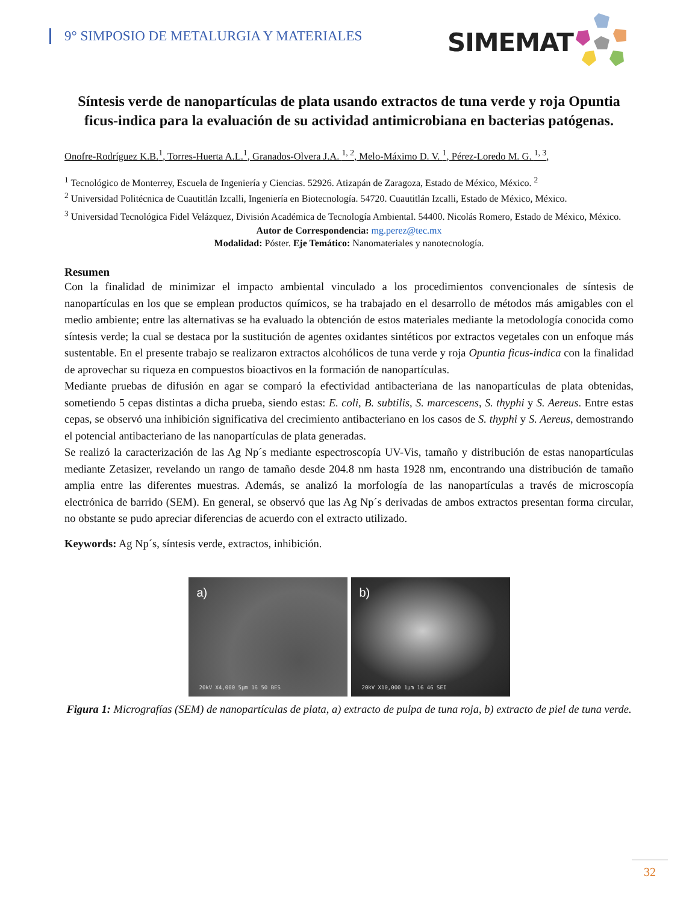9° SIMPOSIO DE METALURGIA Y MATERIALES
SIMEMAT
Síntesis verde de nanopartículas de plata usando extractos de tuna verde y roja Opuntia ficus-indica para la evaluación de su actividad antimicrobiana en bacterias patógenas.
Onofre-Rodríguez K.B.<sup>1</sup>, Torres-Huerta A.L.<sup>1</sup>, Granados-Olvera J.A. <sup>1, 2</sup>, Melo-Máximo D. V. <sup>1</sup>, Pérez-Loredo M. G. <sup>1, 3</sup>,
<sup>1</sup> Tecnológico de Monterrey, Escuela de Ingeniería y Ciencias. 52926. Atizapán de Zaragoza, Estado de México, México. <sup>2</sup>
<sup>2</sup> Universidad Politécnica de Cuautitlán Izcalli, Ingeniería en Biotecnología. 54720. Cuautitlán Izcalli, Estado de México, México.
<sup>3</sup> Universidad Tecnológica Fidel Velázquez, División Académica de Tecnología Ambiental. 54400. Nicolás Romero, Estado de México, México.
Autor de Correspondencia: mg.perez@tec.mx
Modalidad: Póster. Eje Temático: Nanomateriales y nanotecnología.
Resumen
Con la finalidad de minimizar el impacto ambiental vinculado a los procedimientos convencionales de síntesis de nanopartículas en los que se emplean productos químicos, se ha trabajado en el desarrollo de métodos más amigables con el medio ambiente; entre las alternativas se ha evaluado la obtención de estos materiales mediante la metodología conocida como síntesis verde; la cual se destaca por la sustitución de agentes oxidantes sintéticos por extractos vegetales con un enfoque más sustentable. En el presente trabajo se realizaron extractos alcohólicos de tuna verde y roja Opuntia ficus-indica con la finalidad de aprovechar su riqueza en compuestos bioactivos en la formación de nanopartículas.
Mediante pruebas de difusión en agar se comparó la efectividad antibacteriana de las nanopartículas de plata obtenidas, sometiendo 5 cepas distintas a dicha prueba, siendo estas: E. coli, B. subtilis, S. marcescens, S. thyphi y S. Aereus. Entre estas cepas, se observó una inhibición significativa del crecimiento antibacteriano en los casos de S. thyphi y S. Aereus, demostrando el potencial antibacteriano de las nanopartículas de plata generadas.
Se realizó la caracterización de las Ag Np´s mediante espectroscopía UV-Vis, tamaño y distribución de estas nanopartículas mediante Zetasizer, revelando un rango de tamaño desde 204.8 nm hasta 1928 nm, encontrando una distribución de tamaño amplia entre las diferentes muestras. Además, se analizó la morfología de las nanopartículas a través de microscopía electrónica de barrido (SEM). En general, se observó que las Ag Np´s derivadas de ambos extractos presentan forma circular, no obstante se pudo apreciar diferencias de acuerdo con el extracto utilizado.
Keywords: Ag Np´s, síntesis verde, extractos, inhibición.
a)
20kV X4,000 5μm 16 50 BES
b)
20kV X10,000 1μm 16 46 SEI
Figura 1: Micrografías (SEM) de nanopartículas de plata, a) extracto de pulpa de tuna roja, b) extracto de piel de tuna verde.
32